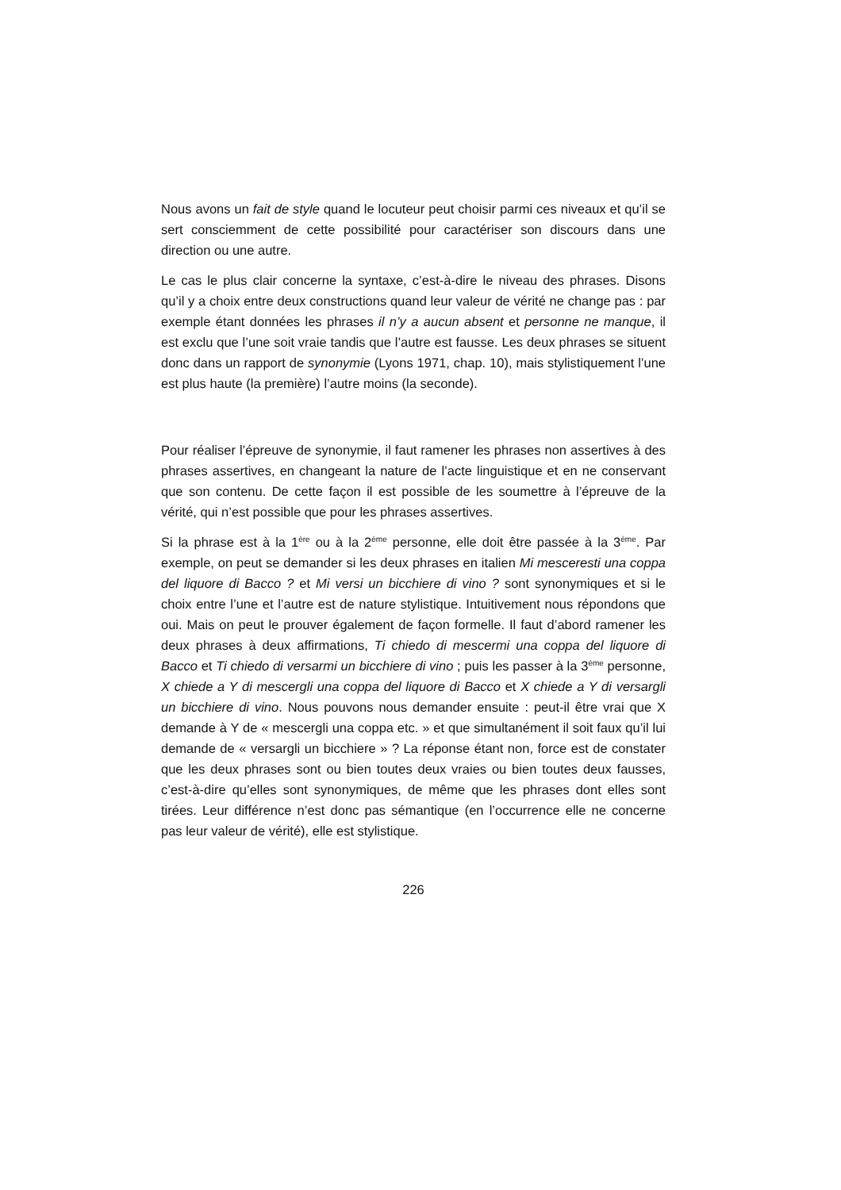Nous avons un fait de style quand le locuteur peut choisir parmi ces niveaux et qu’il se sert consciemment de cette possibilité pour caractériser son discours dans une direction ou une autre.
Le cas le plus clair concerne la syntaxe, c’est-à-dire le niveau des phrases. Disons qu’il y a choix entre deux constructions quand leur valeur de vérité ne change pas : par exemple étant données les phrases il n’y a aucun absent et personne ne manque, il est exclu que l’une soit vraie tandis que l’autre est fausse. Les deux phrases se situent donc dans un rapport de synonymie (Lyons 1971, chap. 10), mais stylistiquement l’une est plus haute (la première) l’autre moins (la seconde).
Pour réaliser l’épreuve de synonymie, il faut ramener les phrases non assertives à des phrases assertives, en changeant la nature de l’acte linguistique et en ne conservant que son contenu. De cette façon il est possible de les soumettre à l’épreuve de la vérité, qui n’est possible que pour les phrases assertives.
Si la phrase est à la 1<sup>ère</sup> ou à la 2<sup>ème</sup> personne, elle doit être passée à la 3<sup>ème</sup>. Par exemple, on peut se demander si les deux phrases en italien Mi mesceresti una coppa del liquore di Bacco ? et Mi versi un bicchiere di vino ? sont synonymiques et si le choix entre l’une et l’autre est de nature stylistique. Intuitivement nous répondons que oui. Mais on peut le prouver également de façon formelle. Il faut d’abord ramener les deux phrases à deux affirmations, Ti chiedo di mescermi una coppa del liquore di Bacco et Ti chiedo di versarmi un bicchiere di vino ; puis les passer à la 3<sup>ème</sup> personne, X chiede a Y di mescergli una coppa del liquore di Bacco et X chiede a Y di versargli un bicchiere di vino. Nous pouvons nous demander ensuite : peut-il être vrai que X demande à Y de « mescergli una coppa etc. » et que simultanément il soit faux qu’il lui demande de « versargli un bicchiere » ? La réponse étant non, force est de constater que les deux phrases sont ou bien toutes deux vraies ou bien toutes deux fausses, c’est-à-dire qu’elles sont synonymiques, de même que les phrases dont elles sont tirées. Leur différence n’est donc pas sémantique (en l’occurrence elle ne concerne pas leur valeur de vérité), elle est stylistique.
226